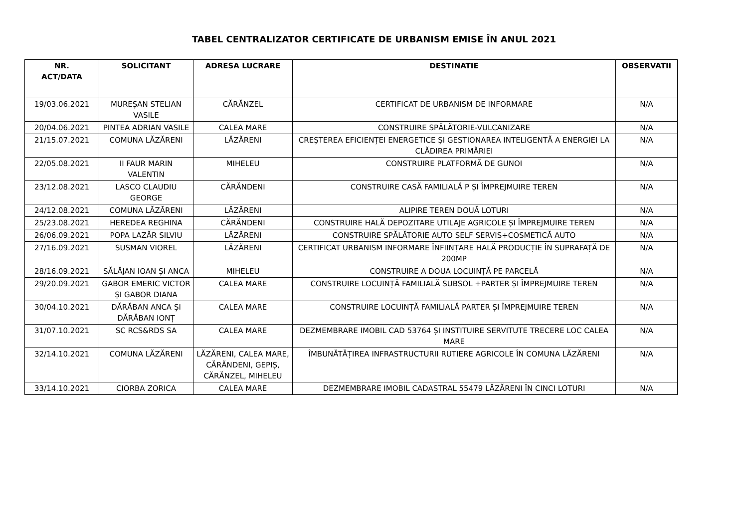TABEL CENTRALIZATOR CERTIFICATE DE URBANISM EMISE ÎN ANUL 2021
| NR. ACT/DATA | SOLICITANT | ADRESA LUCRARE | DESTINATIE | OBSERVATII |
| --- | --- | --- | --- | --- |
| 19/03.06.2021 | MUREȘAN STELIAN VASILE | CĂRĂNZEL | CERTIFICAT DE URBANISM DE INFORMARE | N/A |
| 20/04.06.2021 | PINTEA ADRIAN VASILE | CALEA MARE | CONSTRUIRE SPĂLĂTORIE-VULCANIZARE | N/A |
| 21/15.07.2021 | COMUNA LĂZĂRENI | LĂZĂRENI | CREȘTEREA EFICIENȚEI ENERGETICE ȘI GESTIONAREA INTELIGENTĂ A ENERGIEI LA CLĂDIREA PRIMĂRIEI | N/A |
| 22/05.08.2021 | II FAUR MARIN VALENTIN | MIHELEU | CONSTRUIRE PLATFORMĂ DE GUNOI | N/A |
| 23/12.08.2021 | LASCO CLAUDIU GEORGE | CĂRĂNDENI | CONSTRUIRE CASĂ FAMILIALĂ P ȘI ÎMPREJMUIRE TEREN | N/A |
| 24/12.08.2021 | COMUNA LĂZĂRENI | LĂZĂRENI | ALIPIRE TEREN DOUĂ LOTURI | N/A |
| 25/23.08.2021 | HEREDEA REGHINA | CĂRĂNDENI | CONSTRUIRE HALĂ DEPOZITARE UTILAJE AGRICOLE ȘI ÎMPREJMUIRE TEREN | N/A |
| 26/06.09.2021 | POPA LAZĂR SILVIU | LĂZĂRENI | CONSTRUIRE SPĂLĂTORIE AUTO SELF SERVIS+COSMETICĂ AUTO | N/A |
| 27/16.09.2021 | SUSMAN VIOREL | LĂZĂRENI | CERTIFICAT URBANISM INFORMARE ÎNFIINȚARE HALĂ PRODUCȚIE ÎN SUPRAFAȚĂ DE 200MP | N/A |
| 28/16.09.2021 | SĂLĂJAN IOAN ȘI ANCA | MIHELEU | CONSTRUIRE A DOUA LOCUINȚĂ PE PARCELĂ | N/A |
| 29/20.09.2021 | GABOR EMERIC VICTOR ȘI GABOR DIANA | CALEA MARE | CONSTRUIRE LOCUINȚĂ FAMILIALĂ SUBSOL +PARTER ȘI ÎMPREJMUIRE TEREN | N/A |
| 30/04.10.2021 | DĂRĂBAN ANCA ȘI DĂRĂBAN IONȚ | CALEA MARE | CONSTRUIRE LOCUINȚĂ FAMILIALĂ PARTER ȘI ÎMPREJMUIRE TEREN | N/A |
| 31/07.10.2021 | SC RCS&RDS SA | CALEA MARE | DEZMEMBRARE IMOBIL CAD 53764 ȘI INSTITUIRE SERVITUTE TRECERE LOC CALEA MARE | N/A |
| 32/14.10.2021 | COMUNA LĂZĂRENI | LĂZĂRENI, CALEA MARE, CĂRĂNDENI, GEPIȘ, CĂRĂNZEL, MIHELEU | ÎMBUNĂTĂȚIREA INFRASTRUCTURII RUTIERE AGRICOLE ÎN COMUNA LĂZĂRENI | N/A |
| 33/14.10.2021 | CIORBA ZORICA | CALEA MARE | DEZMEMBRARE IMOBIL CADASTRAL 55479 LĂZĂRENI ÎN CINCI LOTURI | N/A |